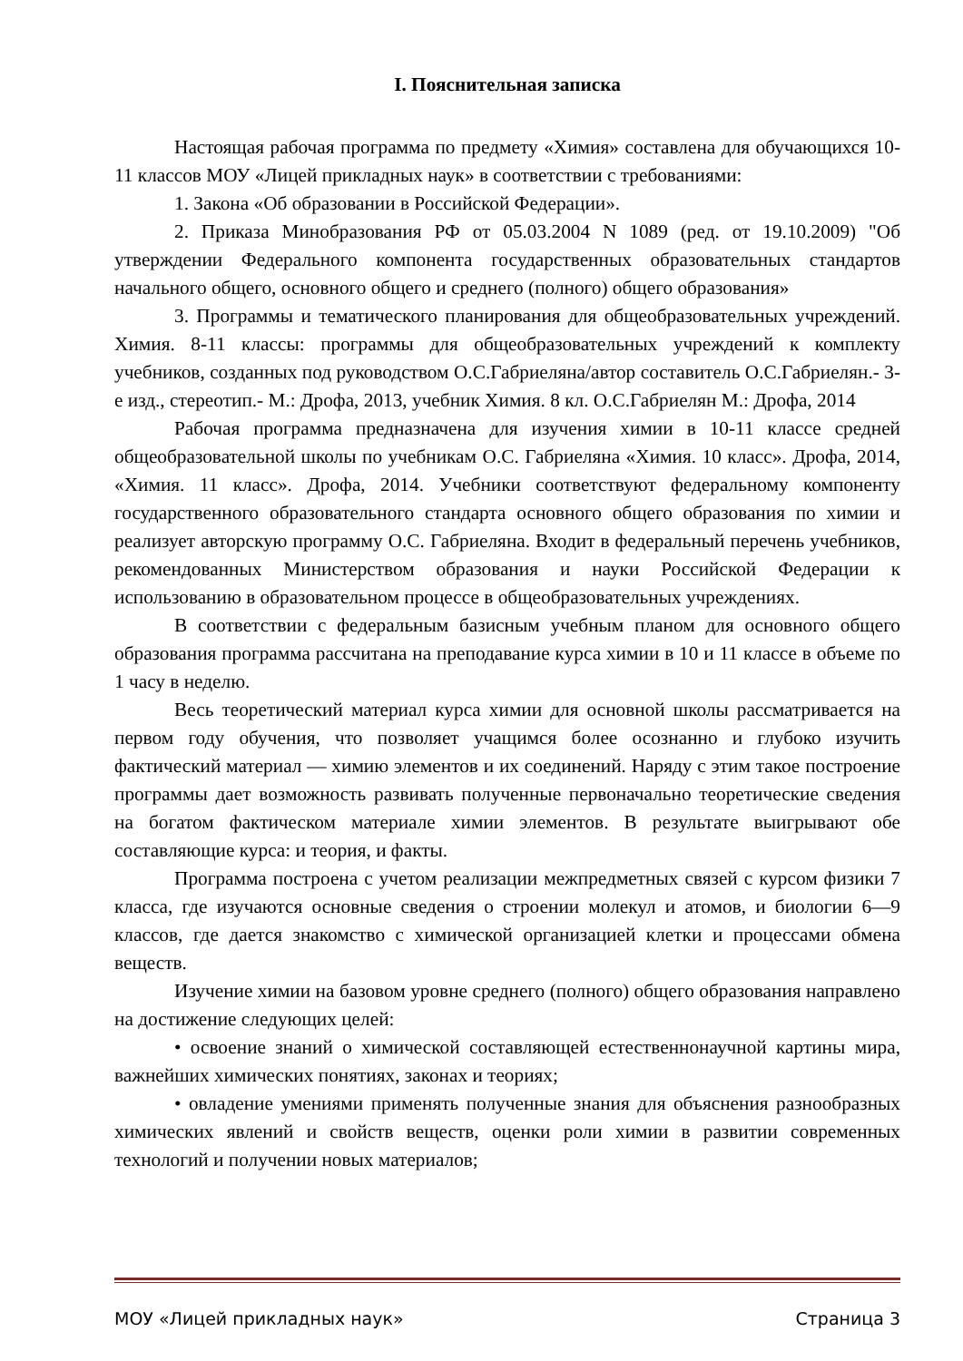I. Пояснительная записка
Настоящая рабочая программа по предмету «Химия» составлена для обучающихся 10-11 классов МОУ «Лицей прикладных наук» в соответствии с требованиями:
1. Закона «Об образовании в Российской Федерации».
2. Приказа Минобразования РФ от 05.03.2004 N 1089 (ред. от 19.10.2009) "Об утверждении Федерального компонента государственных образовательных стандартов начального общего, основного общего и среднего (полного) общего образования»
3. Программы и тематического планирования для общеобразовательных учреждений. Химия. 8-11 классы: программы для общеобразовательных учреждений к комплекту учебников, созданных под руководством О.С.Габриеляна/автор составитель О.С.Габриелян.- 3-е изд., стереотип.- М.: Дрофа, 2013, учебник Химия. 8 кл. О.С.Габриелян М.: Дрофа, 2014
Рабочая программа предназначена для изучения химии в 10-11 классе средней общеобразовательной школы по учебникам О.С. Габриеляна «Химия. 10 класс». Дрофа, 2014, «Химия. 11 класс». Дрофа, 2014. Учебники соответствуют федеральному компоненту государственного образовательного стандарта основного общего образования по химии и реализует авторскую программу О.С. Габриеляна. Входит в федеральный перечень учебников, рекомендованных Министерством образования и науки Российской Федерации к использованию в образовательном процессе в общеобразовательных учреждениях.
В соответствии с федеральным базисным учебным планом для основного общего образования программа рассчитана на преподавание курса химии в 10 и 11 классе в объеме по 1 часу в неделю.
Весь теоретический материал курса химии для основной школы рассматривается на первом году обучения, что позволяет учащимся более осознанно и глубоко изучить фактический материал — химию элементов и их соединений. Наряду с этим такое построение программы дает возможность развивать полученные первоначально теоретические сведения на богатом фактическом материале химии элементов. В результате выигрывают обе составляющие курса: и теория, и факты.
Программа построена с учетом реализации межпредметных связей с курсом физики 7 класса, где изучаются основные сведения о строении молекул и атомов, и биологии 6—9 классов, где дается знакомство с химической организацией клетки и процессами обмена веществ.
Изучение химии на базовом уровне среднего (полного) общего образования направлено на достижение следующих целей:
• освоение знаний о химической составляющей естественнонаучной картины мира, важнейших химических понятиях, законах и теориях;
• овладение умениями применять полученные знания для объяснения разнообразных химических явлений и свойств веществ, оценки роли химии в развитии современных технологий и получении новых материалов;
МОУ «Лицей прикладных наук» Страница 3